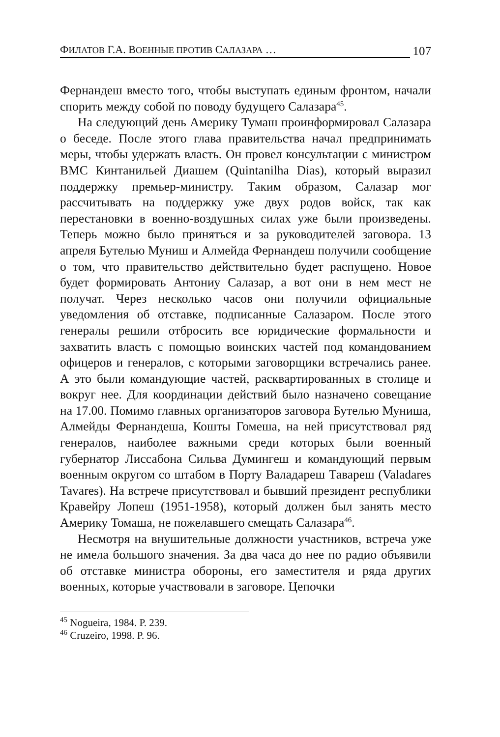ФИЛАТОВ Г.А. ВОЕННЫЕ ПРОТИВ САЛАЗАРА … 107
Фернандеш вместо того, чтобы выступать единым фронтом, начали спорить между собой по поводу будущего Салазара<sup>45</sup>.
На следующий день Америку Тумаш проинформировал Салазара о беседе. После этого глава правительства начал предпринимать меры, чтобы удержать власть. Он провел консультации с министром ВМС Кинтанильей Диашем (Quintanilha Dias), который выразил поддержку премьер-министру. Таким образом, Салазар мог рассчитывать на поддержку уже двух родов войск, так как перестановки в военно-воздушных силах уже были произведены. Теперь можно было приняться и за руководителей заговора. 13 апреля Бутелью Муниш и Алмейда Фернандеш получили сообщение о том, что правительство действительно будет распущено. Новое будет формировать Антониу Салазар, а вот они в нем мест не получат. Через несколько часов они получили официальные уведомления об отставке, подписанные Салазаром. После этого генералы решили отбросить все юридические формальности и захватить власть с помощью воинских частей под командованием офицеров и генералов, с которыми заговорщики встречались ранее. А это были командующие частей, расквартированных в столице и вокруг нее. Для координации действий было назначено совещание на 17.00. Помимо главных организаторов заговора Бутелью Муниша, Алмейды Фернандеша, Кошты Гомеша, на ней присутствовал ряд генералов, наиболее важными среди которых были военный губернатор Лиссабона Сильва Думингеш и командующий первым военным округом со штабом в Порту Валадареш Тавареш (Valadares Tavares). На встрече присутствовал и бывший президент республики Кравейру Лопеш (1951-1958), который должен был занять место Америку Томаша, не пожелавшего смещать Салазара<sup>46</sup>.
Несмотря на внушительные должности участников, встреча уже не имела большого значения. За два часа до нее по радио объявили об отставке министра обороны, его заместителя и ряда других военных, которые участвовали в заговоре. Цепочки
<sup>45</sup> Nogueira, 1984. P. 239.
<sup>46</sup> Cruzeiro, 1998. P. 96.